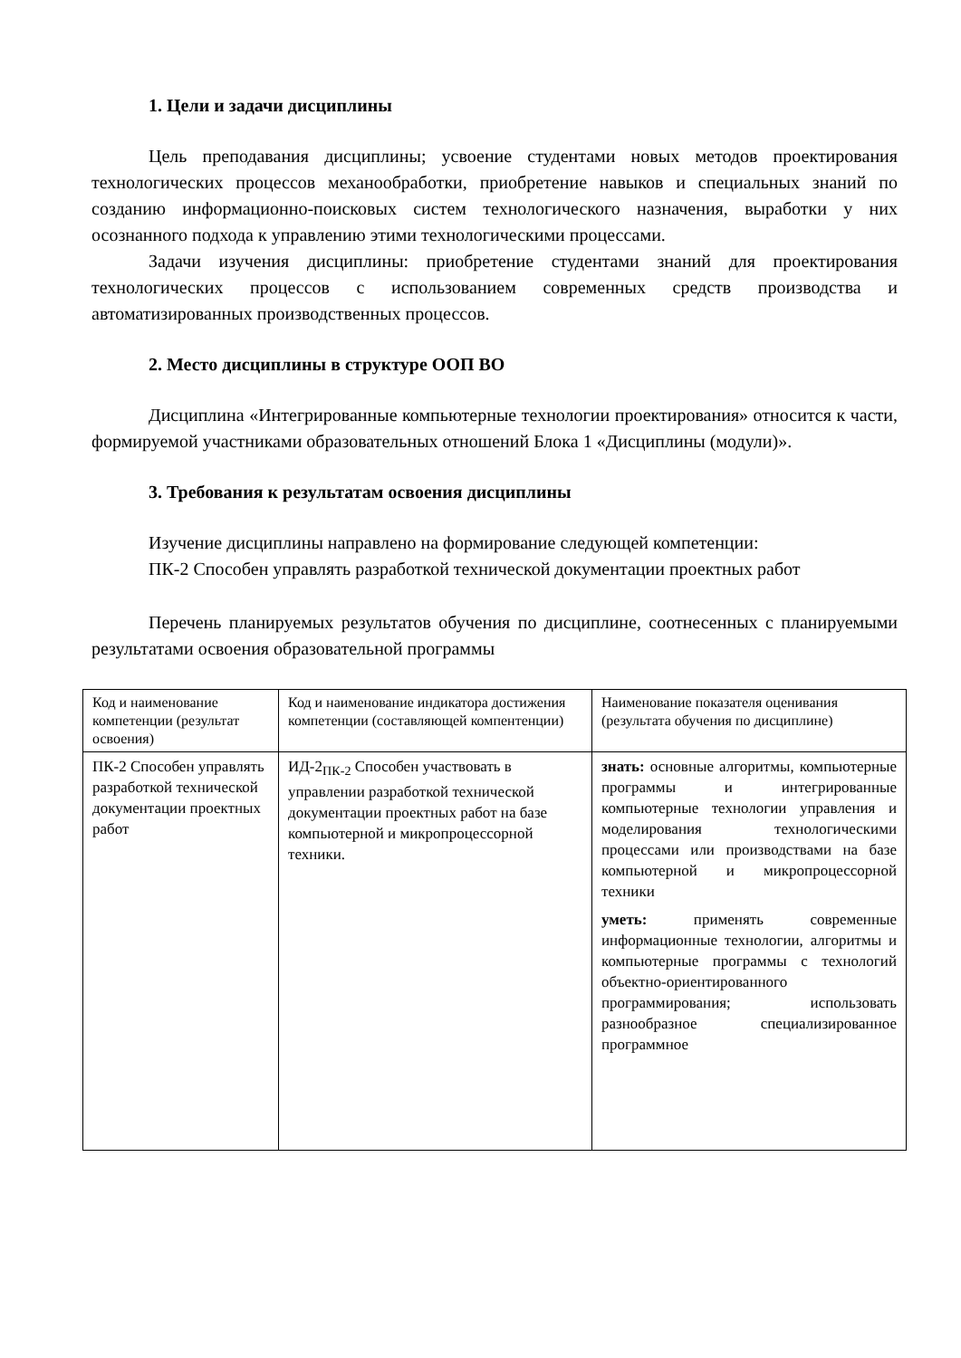1. Цели и задачи дисциплины
Цель преподавания дисциплины; усвоение студентами новых методов проектирования технологических процессов механообработки, приобретение навыков и специальных знаний по созданию информационно-поисковых систем технологического назначения, выработки у них осознанного подхода к управлению этими технологическими процессами.
Задачи изучения дисциплины: приобретение студентами знаний для проектирования технологических процессов с использованием современных средств производства и автоматизированных производственных процессов.
2. Место дисциплины в структуре ООП ВО
Дисциплина «Интегрированные компьютерные технологии проектирования» относится к части, формируемой участниками образовательных отношений Блока 1 «Дисциплины (модули)».
3. Требования к результатам освоения дисциплины
Изучение дисциплины направлено на формирование следующей компетенции:
ПК-2 Способен управлять разработкой технической документации проектных работ
Перечень планируемых результатов обучения по дисциплине, соотнесенных с планируемыми результатами освоения образовательной программы
| Код и наименование компетенции (результат освоения) | Код и наименование индикатора достижения компетенции (составляющей компентенции) | Наименование показателя оценивания (результата обучения по дисциплине) |
| ПК-2 Способен управлять разработкой технической документации проектных работ | ИД-2<sub>ПК-2</sub> Способен участвовать в управлении разработкой технической документации проектных работ на базе компьютерной и микропроцессорной техники. | знать: основные алгоритмы, компьютерные программы и интегрированные компьютерные технологии управления и моделирования технологическими процессами или производствами на базе компьютерной и микропроцессорной техники уметь: применять современные информационные технологии, алгоритмы и компьютерные программы с технологий объектно-ориентированного программирования; использовать разнообразное специализированное программное |